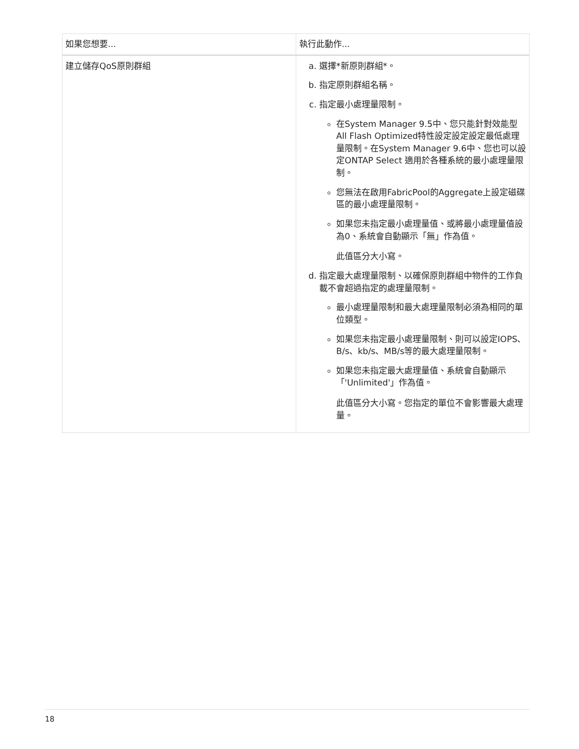| 如果您想要... | 執行此動作... |
| --- | --- |
| 建立儲存QoS原則群組 | a. 選擇*新原則群組*。 b. 指定原則群組名稱。 c. 指定最小處理量限制。 在System Manager 9.5中、您只能針對效能型All Flash Optimized特性設定設定設定最低處理量限制。在System Manager 9.6中、您也可以設定ONTAP Select 適用於各種系統的最小處理量限制。 您無法在啟用FabricPool的Aggregate上設定磁碟區的最小處理量限制。 如果您未指定最小處理量值、或將最小處理量值設為0、系統會自動顯示「無」作為值。 此值區分大小寫。 d. 指定最大處理量限制、以確保原則群組中物件的工作負載不會超過指定的處理量限制。 最小處理量限制和最大處理量限制必須為相同的單位類型。 如果您未指定最小處理量限制、則可以設定IOPS、B/s、kb/s、MB/s等的最大處理量限制。 如果您未指定最大處理量值、系統會自動顯示「'Unlimited'」作為值。 此值區分大小寫。您指定的單位不會影響最大處理量。 |
18